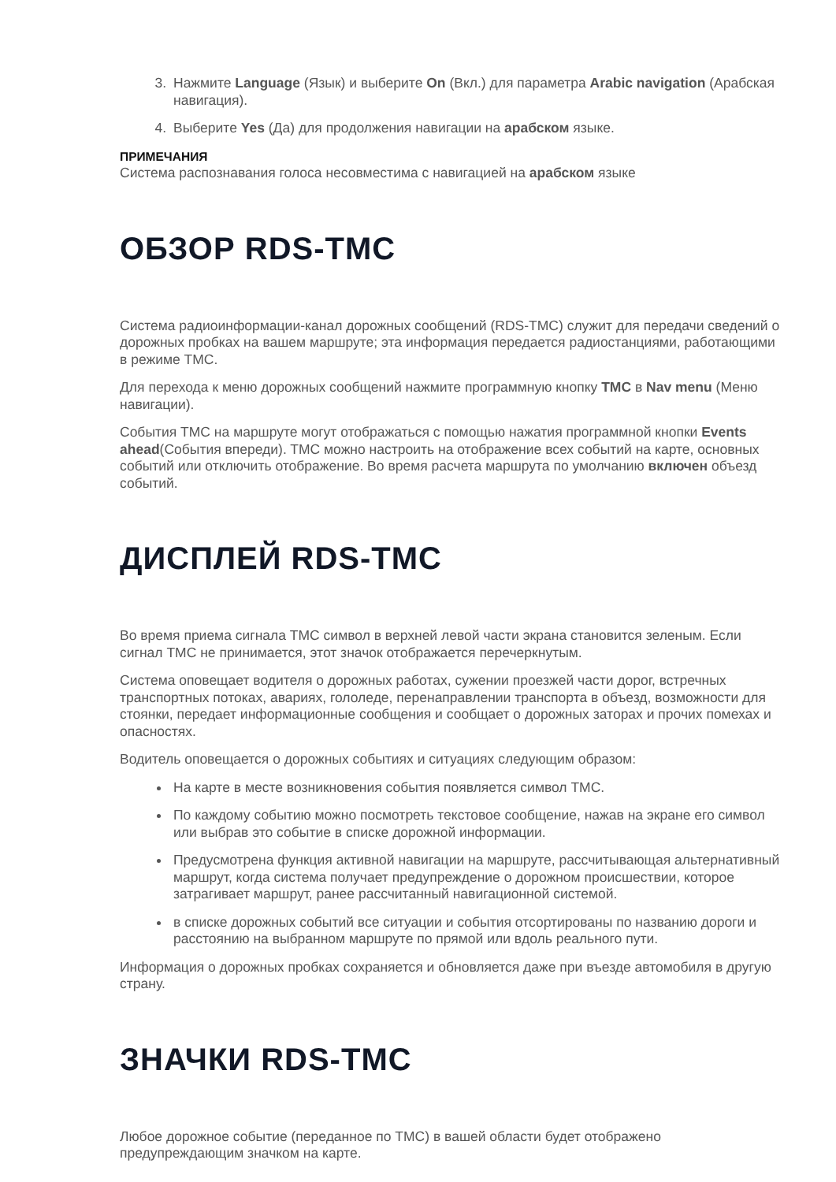3. Нажмите Language (Язык) и выберите On (Вкл.) для параметра Arabic navigation (Арабская навигация).
4. Выберите Yes (Да) для продолжения навигации на арабском языке.
ПРИМЕЧАНИЯ
Система распознавания голоса несовместима с навигацией на арабском языке
ОБЗОР RDS-TMC
Система радиоинформации-канал дорожных сообщений (RDS-TMC) служит для передачи сведений о дорожных пробках на вашем маршруте; эта информация передается радиостанциями, работающими в режиме TMC.
Для перехода к меню дорожных сообщений нажмите программную кнопку TMC в Nav menu (Меню навигации).
События TMC на маршруте могут отображаться с помощью нажатия программной кнопки Events ahead(События впереди). TMC можно настроить на отображение всех событий на карте, основных событий или отключить отображение. Во время расчета маршрута по умолчанию включен объезд событий.
ДИСПЛЕЙ RDS-TMC
Во время приема сигнала TMC символ в верхней левой части экрана становится зеленым. Если сигнал TMC не принимается, этот значок отображается перечеркнутым.
Система оповещает водителя о дорожных работах, сужении проезжей части дорог, встречных транспортных потоках, авариях, гололеде, перенаправлении транспорта в объезд, возможности для стоянки, передает информационные сообщения и сообщает о дорожных заторах и прочих помехах и опасностях.
Водитель оповещается о дорожных событиях и ситуациях следующим образом:
На карте в месте возникновения события появляется символ TMC.
По каждому событию можно посмотреть текстовое сообщение, нажав на экране его символ или выбрав это событие в списке дорожной информации.
Предусмотрена функция активной навигации на маршруте, рассчитывающая альтернативный маршрут, когда система получает предупреждение о дорожном происшествии, которое затрагивает маршрут, ранее рассчитанный навигационной системой.
в списке дорожных событий все ситуации и события отсортированы по названию дороги и расстоянию на выбранном маршруте по прямой или вдоль реального пути.
Информация о дорожных пробках сохраняется и обновляется даже при въезде автомобиля в другую страну.
ЗНАЧКИ RDS-TMC
Любое дорожное событие (переданное по TMC) в вашей области будет отображено предупреждающим значком на карте.